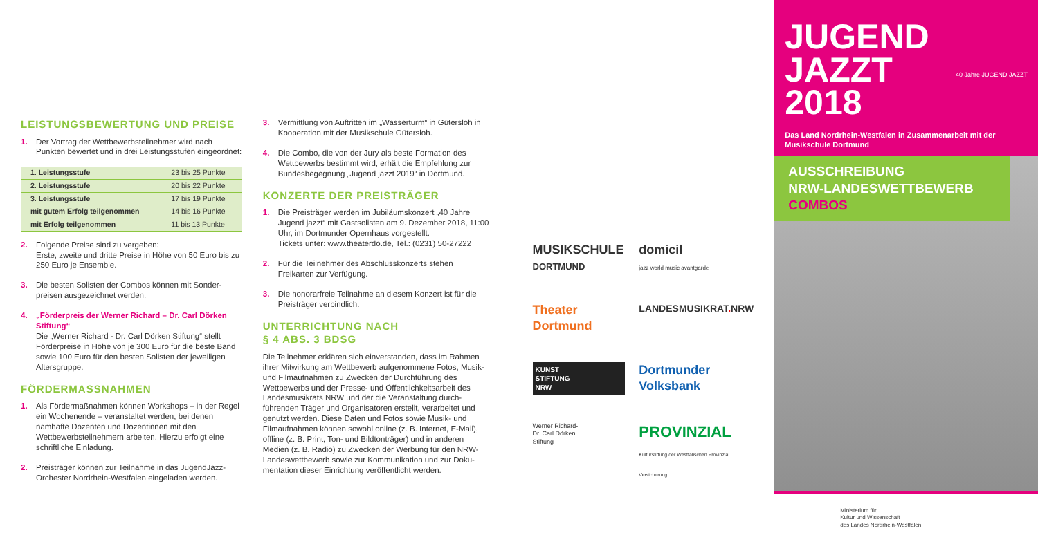LEISTUNGSBEWERTUNG UND PREISE
1. Der Vortrag der Wettbewerbsteilnehmer wird nach Punkten bewertet und in drei Leistungsstufen eingeordnet:
| 1. Leistungsstufe | 23 bis 25 Punkte |
| 2. Leistungsstufe | 20 bis 22 Punkte |
| 3. Leistungsstufe | 17 bis 19 Punkte |
| mit gutem Erfolg teilgenommen | 14 bis 16 Punkte |
| mit Erfolg teilgenommen | 11 bis 13 Punkte |
2. Folgende Preise sind zu vergeben:
Erste, zweite und dritte Preise in Höhe von 50 Euro bis zu 250 Euro je Ensemble.
3. Die besten Solisten der Combos können mit Sonder-preisen ausgezeichnet werden.
4. „Förderpreis der Werner Richard – Dr. Carl Dörken Stiftung“
Die „Werner Richard - Dr. Carl Dörken Stiftung“ stellt Förderpreise in Höhe von je 300 Euro für die beste Band sowie 100 Euro für den besten Solisten der jeweiligen Altersgruppe.
FÖRDERMASSNAHMEN
1. Als Fördermaßnahmen können Workshops – in der Regel ein Wochenende – veranstaltet werden, bei denen namhafte Dozenten und Dozentinnen mit den Wettbewerbsteilnehmern arbeiten. Hierzu erfolgt eine schriftliche Einladung.
2. Preisträger können zur Teilnahme in das JugendJazz-Orchester Nordrhein-Westfalen eingeladen werden.
3. Vermittlung von Auftritten im „Wasserturm“ in Gütersloh in Kooperation mit der Musikschule Gütersloh.
4. Die Combo, die von der Jury als beste Formation des Wettbewerbs bestimmt wird, erhält die Empfehlung zur Bundesbegegnung „Jugend jazzt 2019“ in Dortmund.
KONZERTE DER PREISTRÄGER
1. Die Preisträger werden im Jubiläumskonzert „40 Jahre Jugend jazzt“ mit Gastsolisten am 9. Dezember 2018, 11:00 Uhr, im Dortmunder Opernhaus vorgestellt.
Tickets unter: www.theaterdo.de, Tel.: (0231) 50-27222
2. Für die Teilnehmer des Abschlusskonzerts stehen Freikarten zur Verfügung.
3. Die honorarfreie Teilnahme an diesem Konzert ist für die Preisträger verbindlich.
UNTERRICHTUNG NACH
§ 4 ABS. 3 BDSG
Die Teilnehmer erklären sich einverstanden, dass im Rahmen ihrer Mitwirkung am Wettbewerb aufgenommene Fotos, Musik- und Filmaufnahmen zu Zwecken der Durchführung des Wettbewerbs und der Presse- und Öffentlichkeitsarbeit des Landesmusikrats NRW und der die Veranstaltung durch-führenden Träger und Organisatoren erstellt, verarbeitet und genutzt werden. Diese Daten und Fotos sowie Musik- und Filmaufnahmen können sowohl online (z. B. Internet, E-Mail), offline (z. B. Print, Ton- und Bildtonträger) und in anderen Medien (z. B. Radio) zu Zwecken der Werbung für den NRW-Landeswettbewerb sowie zur Kommunikation und zur Doku-mentation dieser Einrichtung veröffentlicht werden.
MUSIKSCHULE
DORTMUND
domicil
jazz world music avantgarde
Theater Dortmund
LANDESMUSIKRAT. NRW
KUNST
STIFTUNG
NRW
Dortmunder
Volksbank
Werner Richard-
Dr. Carl Dörken
Stiftung
PROVINZIAL
Kulturstiftung der Westfälischen Provinzial Versicherung
JUGEND
JAZZT
2018
40 Jahre JUGEND JAZZT
Das Land Nordrhein-Westfalen in Zusammenarbeit mit der Musikschule Dortmund
AUSSCHREIBUNG
NRW-LANDESWETTBEWERB
COMBOS
Ministerium für
Kultur und Wissenschaft
des Landes Nordrhein-Westfalen